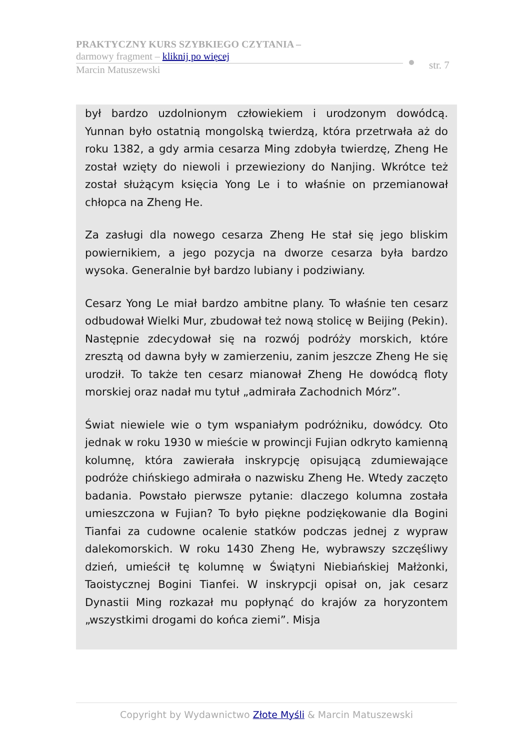PRAKTYCZNY KURS SZYBKIEGO CZYTANIA –
darmowy fragment – kliknij po więcej
Marcin Matuszewski
str. 7
był bardzo uzdolnionym człowiekiem i urodzonym dowódcą. Yunnan było ostatnią mongolską twierdzą, która przetrwała aż do roku 1382, a gdy armia cesarza Ming zdobyła twierdzę, Zheng He został wzięty do niewoli i przewieziony do Nanjing. Wkrótce też został służącym księcia Yong Le i to właśnie on przemianował chłopca na Zheng He.
Za zasługi dla nowego cesarza Zheng He stał się jego bliskim powiernikiem, a jego pozycja na dworze cesarza była bardzo wysoka. Generalnie był bardzo lubiany i podziwiany.
Cesarz Yong Le miał bardzo ambitne plany. To właśnie ten cesarz odbudował Wielki Mur, zbudował też nową stolicę w Beijing (Pekin). Następnie zdecydował się na rozwój podróży morskich, które zresztą od dawna były w zamierzeniu, zanim jeszcze Zheng He się urodził. To także ten cesarz mianował Zheng He dowódcą floty morskiej oraz nadał mu tytuł „admirała Zachodnich Mórz”.
Świat niewiele wie o tym wspaniałym podróżniku, dowódcy. Oto jednak w roku 1930 w mieście w prowincji Fujian odkryto kamienną kolumnę, która zawierała inskrypcję opisującą zdumiewające podróże chińskiego admirała o nazwisku Zheng He. Wtedy zaczęto badania. Powstało pierwsze pytanie: dlaczego kolumna została umieszczona w Fujian? To było piękne podziękowanie dla Bogini Tianfai za cudowne ocalenie statków podczas jednej z wypraw dalekomorskich. W roku 1430 Zheng He, wybrawszy szczęśliwy dzień, umieścił tę kolumnę w Świątyni Niebiańskiej Małżonki, Taoistycznej Bogini Tianfei. W inskrypcji opisał on, jak cesarz Dynastii Ming rozkazał mu popłynąć do krajów za horyzontem „wszystkimi drogami do końca ziemi”. Misja
Copyright by Wydawnictwo Złote Myśli & Marcin Matuszewski